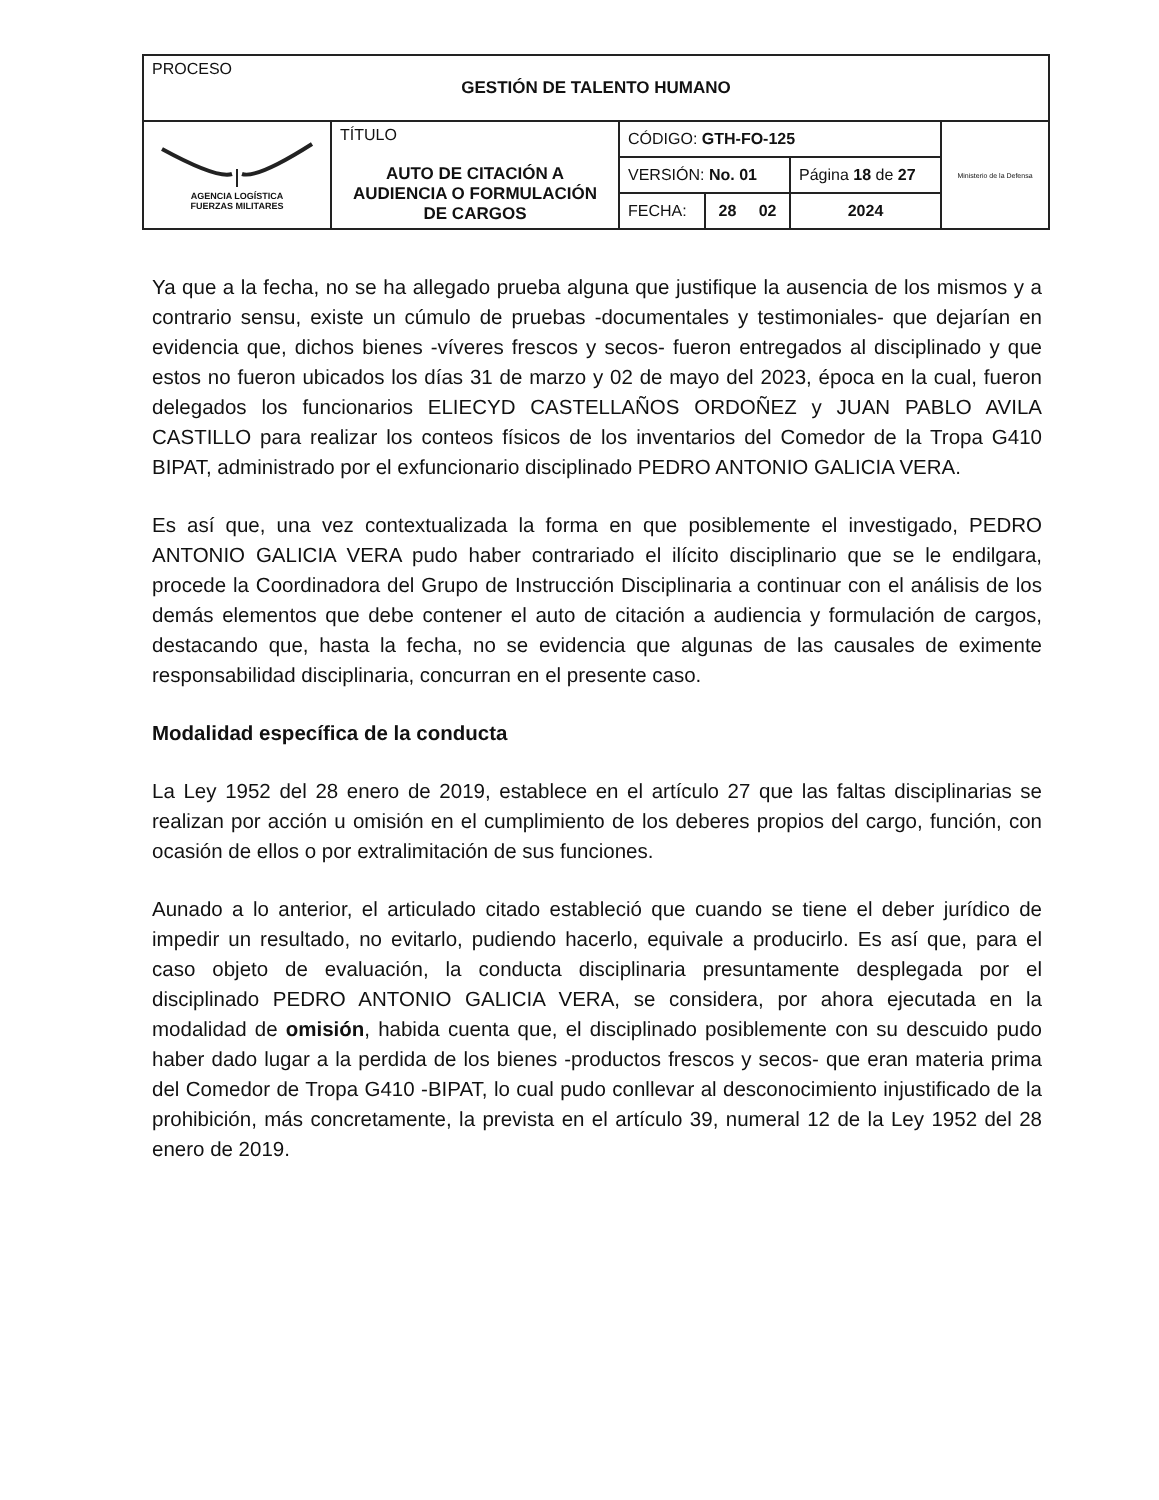| PROCESO GESTIÓN DE TALENTO HUMANO | | | | | |
| AGENCIA LOGÍSTICA FUERZAS MILITARES | TÍTULO AUTO DE CITACIÓN A AUDIENCIA O FORMULACIÓN DE CARGOS | CÓDIGO: GTH-FO-125 | | | Ministerio de la Defensa |
| | | VERSIÓN: No. 01 | | Página 18 de 27 | |
| | | FECHA: | 28 02 | 2024 | |
Ya que a la fecha, no se ha allegado prueba alguna que justifique la ausencia de los mismos y a contrario sensu, existe un cúmulo de pruebas -documentales y testimoniales- que dejarían en evidencia que, dichos bienes -víveres frescos y secos- fueron entregados al disciplinado y que estos no fueron ubicados los días 31 de marzo y 02 de mayo del 2023, época en la cual, fueron delegados los funcionarios ELIECYD CASTELLAÑOS ORDOÑEZ y JUAN PABLO AVILA CASTILLO para realizar los conteos físicos de los inventarios del Comedor de la Tropa G410 BIPAT, administrado por el exfuncionario disciplinado PEDRO ANTONIO GALICIA VERA.
Es así que, una vez contextualizada la forma en que posiblemente el investigado, PEDRO ANTONIO GALICIA VERA pudo haber contrariado el ilícito disciplinario que se le endilgara, procede la Coordinadora del Grupo de Instrucción Disciplinaria a continuar con el análisis de los demás elementos que debe contener el auto de citación a audiencia y formulación de cargos, destacando que, hasta la fecha, no se evidencia que algunas de las causales de eximente responsabilidad disciplinaria, concurran en el presente caso.
Modalidad específica de la conducta
La Ley 1952 del 28 enero de 2019, establece en el artículo 27 que las faltas disciplinarias se realizan por acción u omisión en el cumplimiento de los deberes propios del cargo, función, con ocasión de ellos o por extralimitación de sus funciones.
Aunado a lo anterior, el articulado citado estableció que cuando se tiene el deber jurídico de impedir un resultado, no evitarlo, pudiendo hacerlo, equivale a producirlo. Es así que, para el caso objeto de evaluación, la conducta disciplinaria presuntamente desplegada por el disciplinado PEDRO ANTONIO GALICIA VERA, se considera, por ahora ejecutada en la modalidad de omisión, habida cuenta que, el disciplinado posiblemente con su descuido pudo haber dado lugar a la perdida de los bienes -productos frescos y secos- que eran materia prima del Comedor de Tropa G410 -BIPAT, lo cual pudo conllevar al desconocimiento injustificado de la prohibición, más concretamente, la prevista en el artículo 39, numeral 12 de la Ley 1952 del 28 enero de 2019.